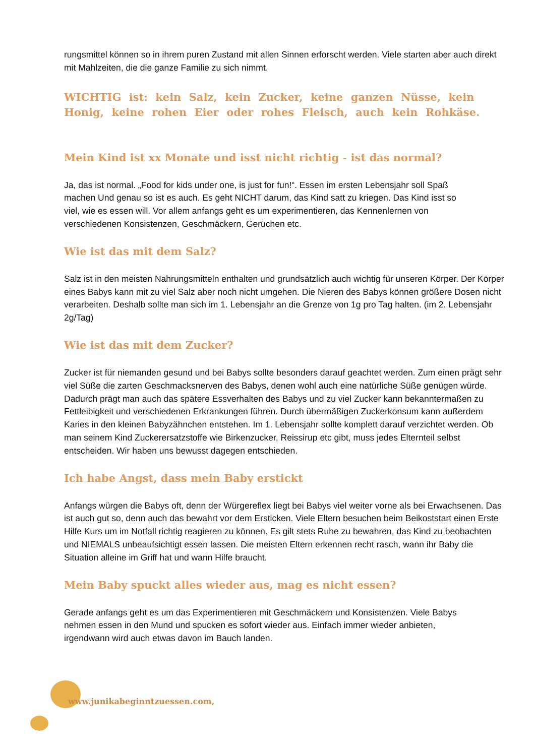rungsmittel können so in ihrem puren Zustand mit allen Sinnen erforscht werden. Viele starten aber auch direkt mit Mahlzeiten, die die ganze Familie zu sich nimmt.
WICHTIG ist: kein Salz, kein Zucker, keine ganzen Nüsse, kein Honig, keine rohen Eier oder rohes Fleisch, auch kein Rohkäse.
Mein Kind ist xx Monate und isst nicht richtig - ist das normal?
Ja, das ist normal. „Food for kids under one, is just for fun!“. Essen im ersten Lebensjahr soll Spaß machen Und genau so ist es auch. Es geht NICHT darum, das Kind satt zu kriegen. Das Kind isst so viel, wie es essen will. Vor allem anfangs geht es um experimentieren, das Kennenlernen von verschiedenen Konsistenzen, Geschmäckern, Gerüchen etc.
Wie ist das mit dem Salz?
Salz ist in den meisten Nahrungsmitteln enthalten und grundsätzlich auch wichtig für unseren Körper. Der Körper eines Babys kann mit zu viel Salz aber noch nicht umgehen. Die Nieren des Babys können größere Dosen nicht verarbeiten. Deshalb sollte man sich im 1. Lebensjahr an die Grenze von 1g pro Tag halten. (im 2. Lebensjahr 2g/Tag)
Wie ist das mit dem Zucker?
Zucker ist für niemanden gesund und bei Babys sollte besonders darauf geachtet werden. Zum einen prägt sehr viel Süße die zarten Geschmacksnerven des Babys, denen wohl auch eine natürliche Süße genügen würde. Dadurch prägt man auch das spätere Essverhalten des Babys und zu viel Zucker kann bekanntermaßen zu Fettleibigkeit und verschiedenen Erkrankungen führen. Durch übermäßigen Zuckerkonsum kann außerdem Karies in den kleinen Babyzähnchen entstehen. Im 1. Lebensjahr sollte komplett darauf verzichtet werden. Ob man seinem Kind Zuckerersatzstoffe wie Birkenzucker, Reissirup etc gibt, muss jedes Elternteil selbst entscheiden. Wir haben uns bewusst dagegen entschieden.
Ich habe Angst, dass mein Baby erstickt
Anfangs würgen die Babys oft, denn der Würgereflex liegt bei Babys viel weiter vorne als bei Erwachsenen. Das ist auch gut so, denn auch das bewahrt vor dem Ersticken. Viele Eltern besuchen beim Beikoststart einen Erste Hilfe Kurs um im Notfall richtig reagieren zu können. Es gilt stets Ruhe zu bewahren, das Kind zu beobachten und NIEMALS unbeaufsichtigt essen lassen. Die meisten Eltern erkennen recht rasch, wann ihr Baby die Situation alleine im Griff hat und wann Hilfe braucht.
Mein Baby spuckt alles wieder aus, mag es nicht essen?
Gerade anfangs geht es um das Experimentieren mit Geschmäckern und Konsistenzen. Viele Babys nehmen essen in den Mund und spucken es sofort wieder aus. Einfach immer wieder anbieten, irgendwann wird auch etwas davon im Bauch landen.
www.junikabeginntzuessen.com,